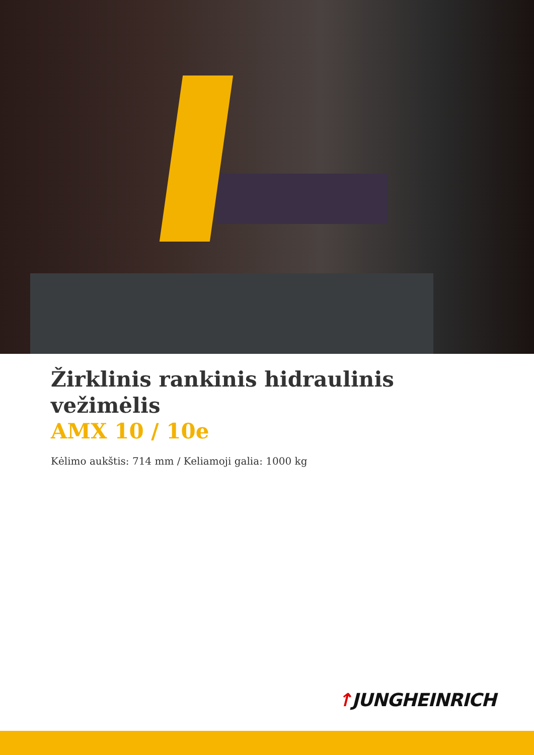Žirklinis rankinis hidraulinis
vežimėlis
AMX 10 / 10e
Kėlimo aukštis: 714 mm / Keliamoji galia: 1000 kg
↑JUNGHEINRICH